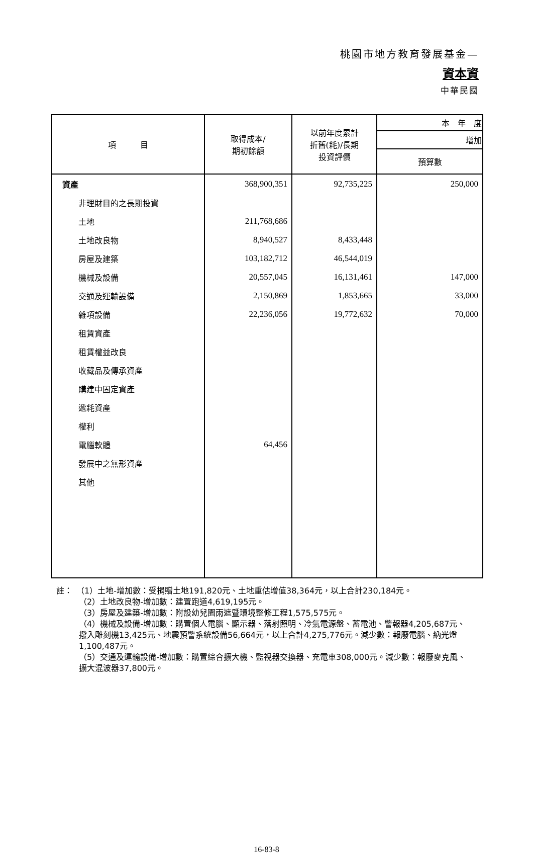桃園市地方教育發展基金—
資本資
中華民國
| 項 目 | 取得成本/ 期初餘額 | 以前年度累計 折舊(耗)/長期 投資評價 | 本 年 度 |
| --- | --- | --- | --- |
| | | | 增加 |
| | | | 預算數 |
| 資產 | 368,900,351 | 92,735,225 | 250,000 |
| 非理財目的之長期投資 | | | |
| 土地 | 211,768,686 | | |
| 土地改良物 | 8,940,527 | 8,433,448 | |
| 房屋及建築 | 103,182,712 | 46,544,019 | |
| 機械及設備 | 20,557,045 | 16,131,461 | 147,000 |
| 交通及運輸設備 | 2,150,869 | 1,853,665 | 33,000 |
| 雜項設備 | 22,236,056 | 19,772,632 | 70,000 |
| 租賃資產 | | | |
| 租賃權益改良 | | | |
| 收藏品及傳承資產 | | | |
| 購建中固定資產 | | | |
| 遞耗資產 | | | |
| 權利 | | | |
| 電腦軟體 | 64,456 | | |
| 發展中之無形資產 | | | |
| 其他 | | | |
註：　（1）土地-增加數：受捐贈土地191,820元、土地重估增值38,364元，以上合計230,184元。
（2）土地改良物-增加數：建置跑道4,619,195元。
（3）房屋及建築-增加數：附設幼兒園雨遮暨環境整修工程1,575,575元。
（4）機械及設備-增加數：購置個人電腦、顯示器、落射照明、冷氣電源盤、蓄電池、警報器4,205,687元、撥入雕刻機13,425元、地震預警系統設備56,664元，以上合計4,275,776元。減少數：報廢電腦、納光燈1,100,487元。
（5）交通及運輸設備-增加數：購置綜合擴大機、監視器交換器、充電車308,000元。減少數：報廢麥克風、擴大混波器37,800元。
16-83-8